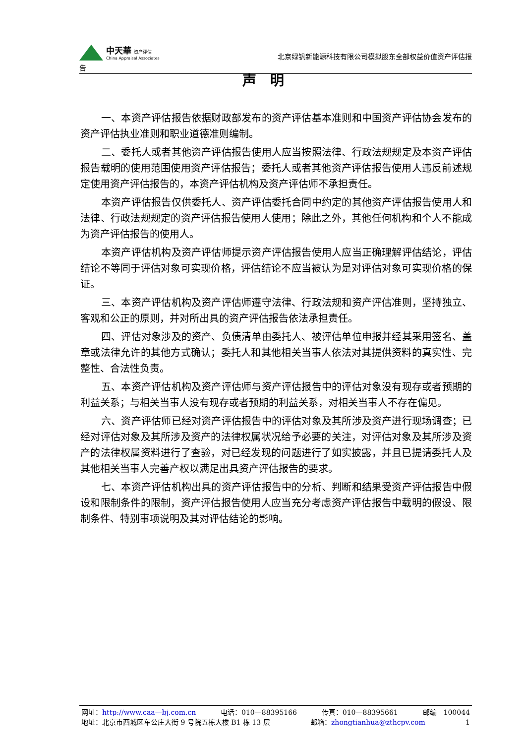中天華 资产评估
China Appraisal Associates
北京绿钒新能源科技有限公司模拟股东全部权益价值资产评估报
告
声　明
一、本资产评估报告依据财政部发布的资产评估基本准则和中国资产评估协会发布的资产评估执业准则和职业道德准则编制。
二、委托人或者其他资产评估报告使用人应当按照法律、行政法规规定及本资产评估报告载明的使用范围使用资产评估报告；委托人或者其他资产评估报告使用人违反前述规定使用资产评估报告的，本资产评估机构及资产评估师不承担责任。
本资产评估报告仅供委托人、资产评估委托合同中约定的其他资产评估报告使用人和法律、行政法规规定的资产评估报告使用人使用；除此之外，其他任何机构和个人不能成为资产评估报告的使用人。
本资产评估机构及资产评估师提示资产评估报告使用人应当正确理解评估结论，评估结论不等同于评估对象可实现价格，评估结论不应当被认为是对评估对象可实现价格的保证。
三、本资产评估机构及资产评估师遵守法律、行政法规和资产评估准则，坚持独立、客观和公正的原则，并对所出具的资产评估报告依法承担责任。
四、评估对象涉及的资产、负债清单由委托人、被评估单位申报并经其采用签名、盖章或法律允许的其他方式确认；委托人和其他相关当事人依法对其提供资料的真实性、完整性、合法性负责。
五、本资产评估机构及资产评估师与资产评估报告中的评估对象没有现存或者预期的利益关系；与相关当事人没有现存或者预期的利益关系，对相关当事人不存在偏见。
六、资产评估师已经对资产评估报告中的评估对象及其所涉及资产进行现场调查；已经对评估对象及其所涉及资产的法律权属状况给予必要的关注，对评估对象及其所涉及资产的法律权属资料进行了查验，对已经发现的问题进行了如实披露，并且已提请委托人及其他相关当事人完善产权以满足出具资产评估报告的要求。
七、本资产评估机构出具的资产评估报告中的分析、判断和结果受资产评估报告中假设和限制条件的限制，资产评估报告使用人应当充分考虑资产评估报告中载明的假设、限制条件、特别事项说明及其对评估结论的影响。
网址：http://www.caa—bj.com.cn 电话：010—88395166 传真：010—88395661 邮编　100044
地址：北京市西城区车公庄大街 9 号院五栋大楼 B1 栋 13 层 邮箱：zhongtianhua@zthcpv.com 1